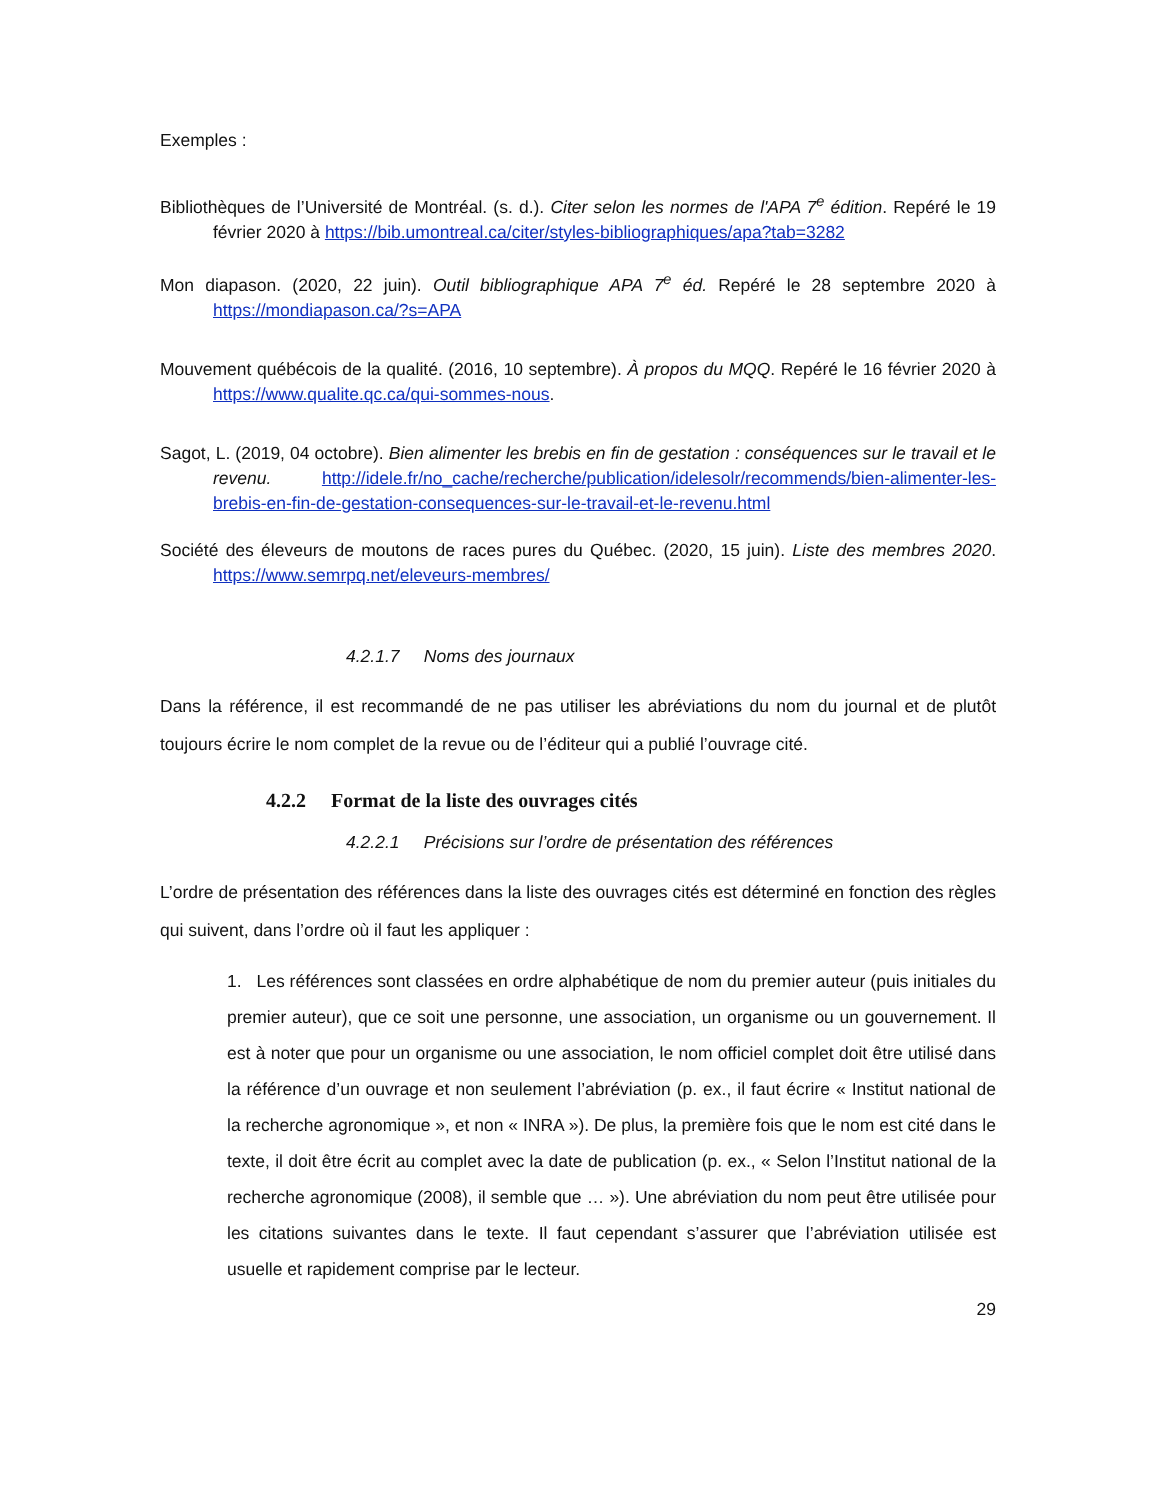Exemples :
Bibliothèques de l’Université de Montréal. (s. d.). Citer selon les normes de l'APA 7<sup>e</sup> édition. Repéré le 19 février 2020 à https://bib.umontreal.ca/citer/styles-bibliographiques/apa?tab=3282
Mon diapason. (2020, 22 juin). Outil bibliographique APA 7<sup>e</sup> éd. Repéré le 28 septembre 2020 à https://mondiapason.ca/?s=APA
Mouvement québécois de la qualité. (2016, 10 septembre). À propos du MQQ. Repéré le 16 février 2020 à https://www.qualite.qc.ca/qui-sommes-nous.
Sagot, L. (2019, 04 octobre). Bien alimenter les brebis en fin de gestation : conséquences sur le travail et le revenu. http://idele.fr/no_cache/recherche/publication/idelesolr/recommends/bien-alimenter-les-brebis-en-fin-de-gestation-consequences-sur-le-travail-et-le-revenu.html
Société des éleveurs de moutons de races pures du Québec. (2020, 15 juin). Liste des membres 2020. https://www.semrpq.net/eleveurs-membres/
4.2.1.7 Noms des journaux
Dans la référence, il est recommandé de ne pas utiliser les abréviations du nom du journal et de plutôt toujours écrire le nom complet de la revue ou de l’éditeur qui a publié l’ouvrage cité.
4.2.2 Format de la liste des ouvrages cités
4.2.2.1 Précisions sur l’ordre de présentation des références
L’ordre de présentation des références dans la liste des ouvrages cités est déterminé en fonction des règles qui suivent, dans l’ordre où il faut les appliquer :
1. Les références sont classées en ordre alphabétique de nom du premier auteur (puis initiales du premier auteur), que ce soit une personne, une association, un organisme ou un gouvernement. Il est à noter que pour un organisme ou une association, le nom officiel complet doit être utilisé dans la référence d’un ouvrage et non seulement l’abréviation (p. ex., il faut écrire « Institut national de la recherche agronomique », et non « INRA »). De plus, la première fois que le nom est cité dans le texte, il doit être écrit au complet avec la date de publication (p. ex., « Selon l’Institut national de la recherche agronomique (2008), il semble que … »). Une abréviation du nom peut être utilisée pour les citations suivantes dans le texte. Il faut cependant s’assurer que l’abréviation utilisée est usuelle et rapidement comprise par le lecteur.
29